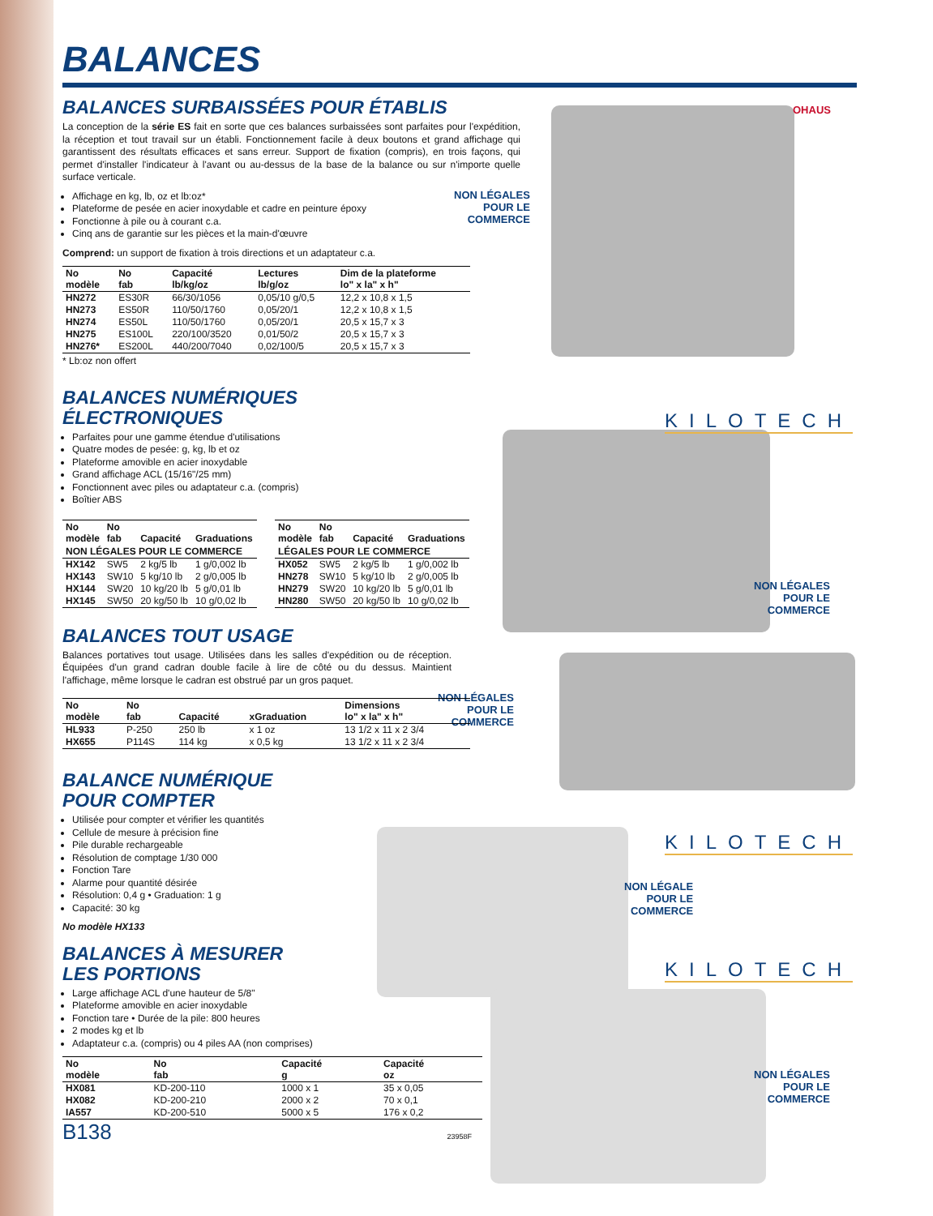OHAUS
KILOTECH
KILOTECH
KILOTECH
NON LÉGALES
POUR LE
COMMERCE
NON LÉGALES
POUR LE
COMMERCE
NON LÉGALES
POUR LE
COMMERCE
NON LÉGALE
POUR LE
COMMERCE
NON LÉGALES
POUR LE
COMMERCE
BALANCES
BALANCES SURBAISSÉES POUR ÉTABLIS
La conception de la série ES fait en sorte que ces balances surbaissées sont parfaites pour l'expédition, la réception et tout travail sur un établi. Fonctionnement facile à deux boutons et grand affichage qui garantissent des résultats efficaces et sans erreur. Support de fixation (compris), en trois façons, qui permet d'installer l'indicateur à l'avant ou au-dessus de la base de la balance ou sur n'importe quelle surface verticale.
Affichage en kg, lb, oz et lb:oz*
Plateforme de pesée en acier inoxydable et cadre en peinture époxy
Fonctionne à pile ou à courant c.a.
Cinq ans de garantie sur les pièces et la main-d'œuvre
Comprend: un support de fixation à trois directions et un adaptateur c.a.
| No modèle | No fab | Capacité lb/kg/oz | Lectures lb/g/oz | Dim de la plateforme lo" x la" x h" |
| --- | --- | --- | --- | --- |
| HN272 | ES30R | 66/30/1056 | 0,05/10 g/0,5 | 12,2 x 10,8 x 1,5 |
| HN273 | ES50R | 110/50/1760 | 0,05/20/1 | 12,2 x 10,8 x 1,5 |
| HN274 | ES50L | 110/50/1760 | 0,05/20/1 | 20,5 x 15,7 x 3 |
| HN275 | ES100L | 220/100/3520 | 0,01/50/2 | 20,5 x 15,7 x 3 |
| HN276* | ES200L | 440/200/7040 | 0,02/100/5 | 20,5 x 15,7 x 3 |
* Lb:oz non offert
BALANCES NUMÉRIQUES
ÉLECTRONIQUES
Parfaites pour une gamme étendue d'utilisations
Quatre modes de pesée: g, kg, lb et oz
Plateforme amovible en acier inoxydable
Grand affichage ACL (15/16"/25 mm)
Fonctionnent avec piles ou adaptateur c.a. (compris)
Boîtier ABS
| No modèle | No fab | Capacité | Graduations |
| --- | --- | --- | --- |
| NON LÉGALES POUR LE COMMERCE | | | |
| HX142 | SW5 | 2 kg/5 lb | 1 g/0,002 lb |
| HX143 | SW10 | 5 kg/10 lb | 2 g/0,005 lb |
| HX144 | SW20 | 10 kg/20 lb | 5 g/0,01 lb |
| HX145 | SW50 | 20 kg/50 lb | 10 g/0,02 lb |
| No modèle | No fab | Capacité | Graduations |
| --- | --- | --- | --- |
| LÉGALES POUR LE COMMERCE | | | |
| HX052 | SW5 | 2 kg/5 lb | 1 g/0,002 lb |
| HN278 | SW10 | 5 kg/10 lb | 2 g/0,005 lb |
| HN279 | SW20 | 10 kg/20 lb | 5 g/0,01 lb |
| HN280 | SW50 | 20 kg/50 lb | 10 g/0,02 lb |
BALANCES TOUT USAGE
Balances portatives tout usage. Utilisées dans les salles d'expédition ou de réception. Équipées d'un grand cadran double facile à lire de côté ou du dessus. Maintient l'affichage, même lorsque le cadran est obstrué par un gros paquet.
| No modèle | No fab | Capacité | xGraduation | Dimensions lo" x la" x h" |
| --- | --- | --- | --- | --- |
| HL933 | P-250 | 250 lb | x 1 oz | 13 1/2 x 11 x 2 3/4 |
| HX655 | P114S | 114 kg | x 0,5 kg | 13 1/2 x 11 x 2 3/4 |
BALANCE NUMÉRIQUE
POUR COMPTER
Utilisée pour compter et vérifier les quantités
Cellule de mesure à précision fine
Pile durable rechargeable
Résolution de comptage 1/30 000
Fonction Tare
Alarme pour quantité désirée
Résolution: 0,4 g • Graduation: 1 g
Capacité: 30 kg
No modèle HX133
BALANCES À MESURER
LES PORTIONS
Large affichage ACL d'une hauteur de 5/8"
Plateforme amovible en acier inoxydable
Fonction tare • Durée de la pile: 800 heures
2 modes kg et lb
Adaptateur c.a. (compris) ou 4 piles AA (non comprises)
| No modèle | No fab | Capacité g | Capacité oz |
| --- | --- | --- | --- |
| HX081 | KD-200-110 | 1000 x 1 | 35 x 0,05 |
| HX082 | KD-200-210 | 2000 x 2 | 70 x 0,1 |
| IA557 | KD-200-510 | 5000 x 5 | 176 x 0,2 |
B138 23958F